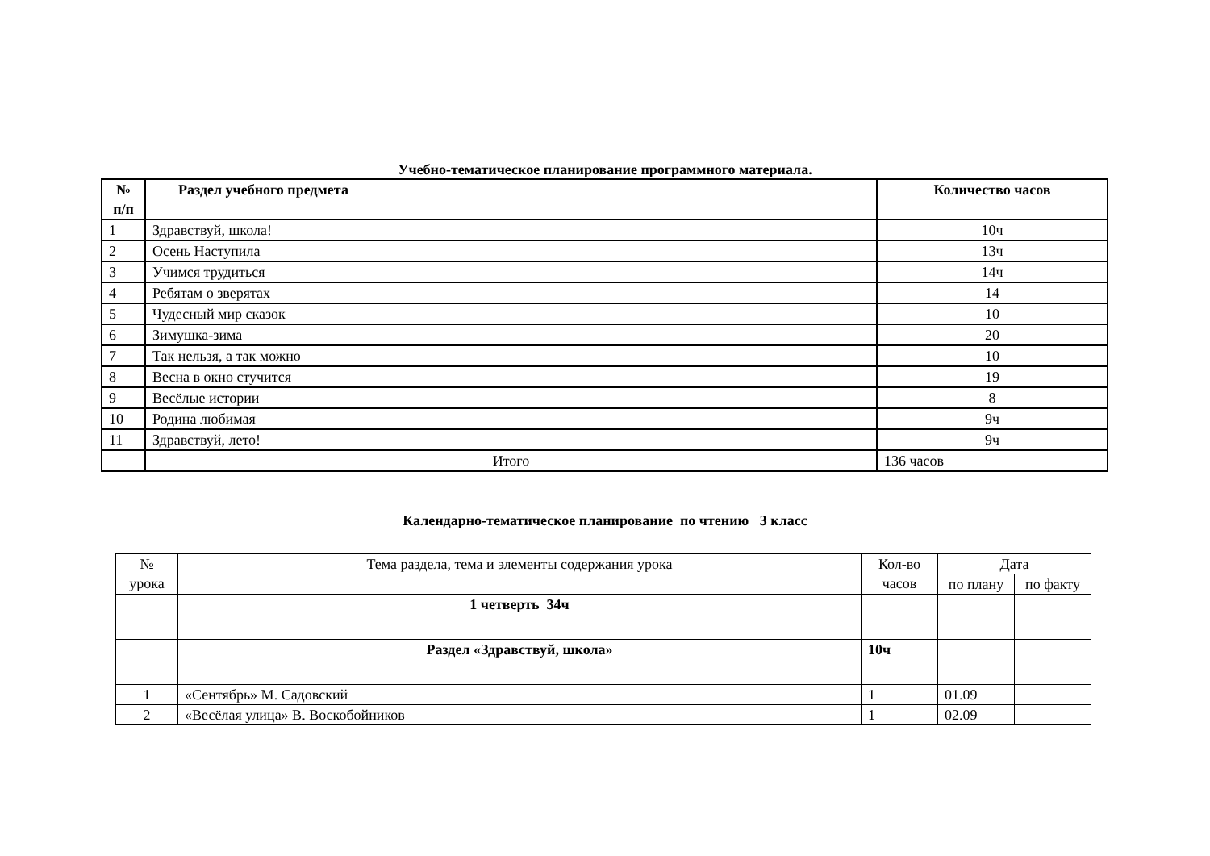Учебно-тематическое планирование программного материала.
| № п/п | Раздел учебного предмета | Количество часов |
| --- | --- | --- |
| 1 | Здравствуй, школа! | 10ч |
| 2 | Осень Наступила | 13ч |
| 3 | Учимся трудиться | 14ч |
| 4 | Ребятам о зверятах | 14 |
| 5 | Чудесный мир сказок | 10 |
| 6 | Зимушка-зима | 20 |
| 7 | Так нельзя, а так можно | 10 |
| 8 | Весна в окно стучится | 19 |
| 9 | Весёлые истории | 8 |
| 10 | Родина любимая | 9ч |
| 11 | Здравствуй, лето! | 9ч |
| | Итого | 136 часов |
Календарно-тематическое планирование по чтению 3 класс
| № урока | Тема раздела, тема и элементы содержания урока | Кол-во часов | Дата | |
| | | | по плану | по факту |
| | 1 четверть 34ч | | | |
| | Раздел «Здравствуй, школа» | 10ч | | |
| 1 | «Сентябрь» М. Садовский | 1 | 01.09 | |
| 2 | «Весёлая улица» В. Воскобойников | 1 | 02.09 | |